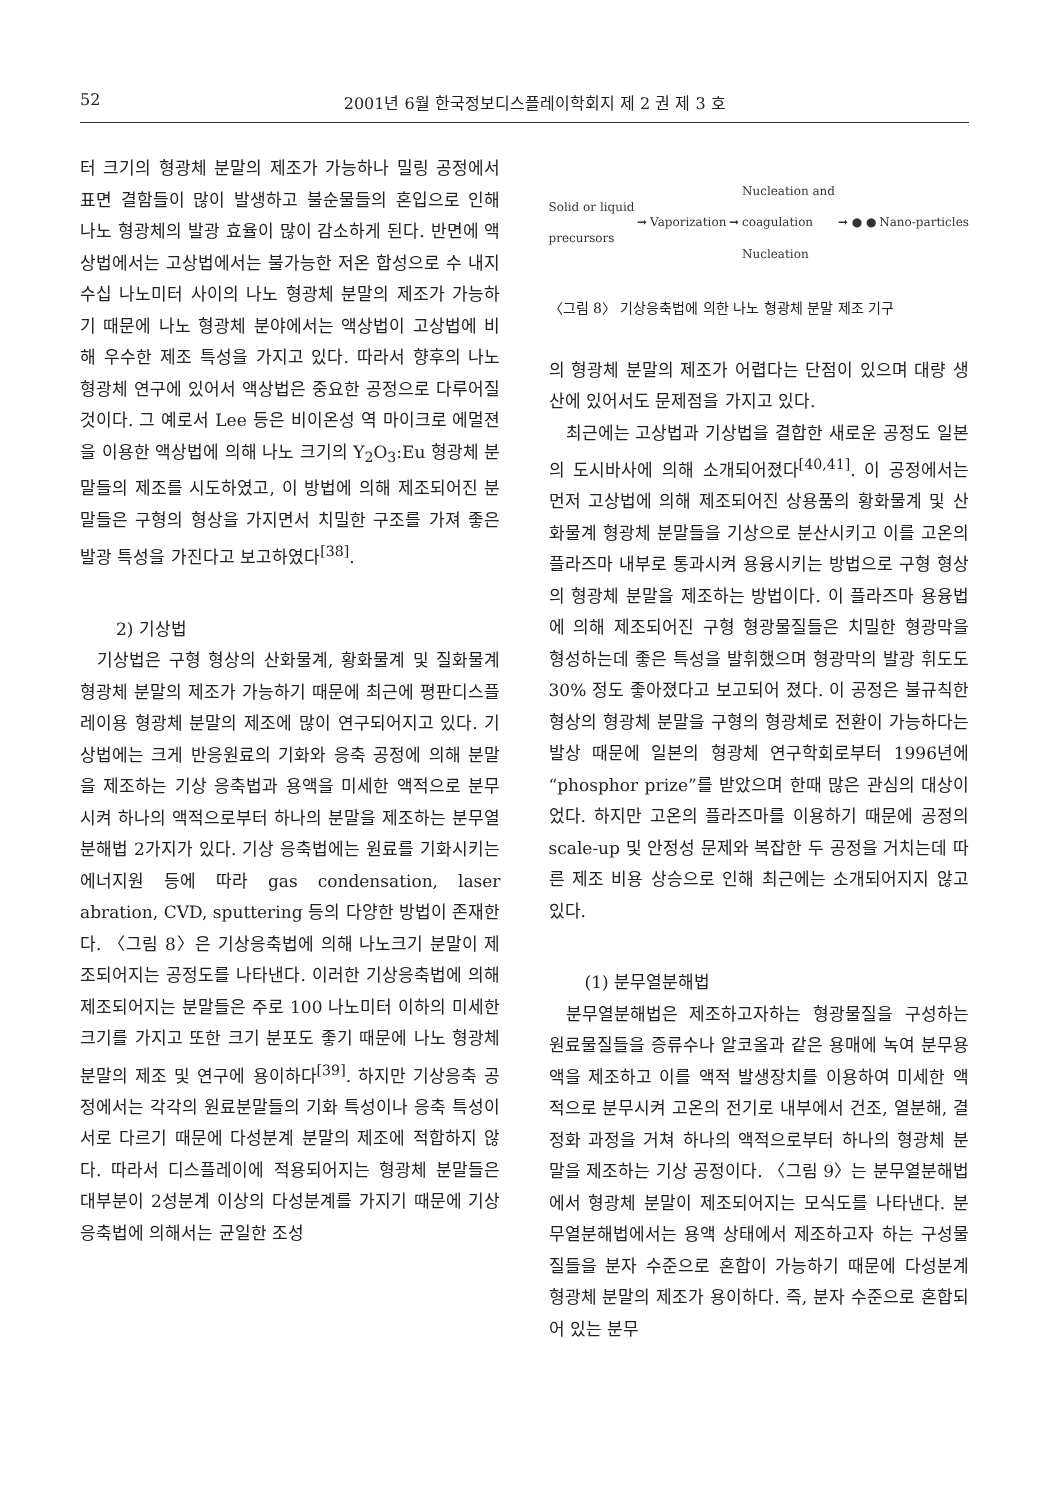52 2001년 6월 한국정보디스플레이학회지 제 2 권 제 3 호
터 크기의 형광체 분말의 제조가 가능하나 밀링 공정에서 표면 결함들이 많이 발생하고 불순물들의 혼입으로 인해 나노 형광체의 발광 효율이 많이 감소하게 된다. 반면에 액상법에서는 고상법에서는 불가능한 저온 합성으로 수 내지 수십 나노미터 사이의 나노 형광체 분말의 제조가 가능하기 때문에 나노 형광체 분야에서는 액상법이 고상법에 비해 우수한 제조 특성을 가지고 있다. 따라서 향후의 나노 형광체 연구에 있어서 액상법은 중요한 공정으로 다루어질 것이다. 그 예로서 Lee 등은 비이온성 역 마이크로 에멀젼을 이용한 액상법에 의해 나노 크기의 Y<sub>2</sub>O<sub>3</sub>:Eu 형광체 분말들의 제조를 시도하였고, 이 방법에 의해 제조되어진 분말들은 구형의 형상을 가지면서 치밀한 구조를 가져 좋은 발광 특성을 가진다고 보고하였다<sup>[38]</sup>.
2) 기상법
기상법은 구형 형상의 산화물계, 황화물계 및 질화물계 형광체 분말의 제조가 가능하기 때문에 최근에 평판디스플레이용 형광체 분말의 제조에 많이 연구되어지고 있다. 기상법에는 크게 반응원료의 기화와 응축 공정에 의해 분말을 제조하는 기상 응축법과 용액을 미세한 액적으로 분무시켜 하나의 액적으로부터 하나의 분말을 제조하는 분무열분해법 2가지가 있다. 기상 응축법에는 원료를 기화시키는 에너지원 등에 따라 gas condensation, laser abration, CVD, sputtering 등의 다양한 방법이 존재한다. 〈그림 8〉은 기상응축법에 의해 나노크기 분말이 제조되어지는 공정도를 나타낸다. 이러한 기상응축법에 의해 제조되어지는 분말들은 주로 100 나노미터 이하의 미세한 크기를 가지고 또한 크기 분포도 좋기 때문에 나노 형광체 분말의 제조 및 연구에 용이하다<sup>[39]</sup>. 하지만 기상응축 공정에서는 각각의 원료분말들의 기화 특성이나 응축 특성이 서로 다르기 때문에 다성분계 분말의 제조에 적합하지 않다. 따라서 디스플레이에 적용되어지는 형광체 분말들은 대부분이 2성분계 이상의 다성분계를 가지기 때문에 기상응축법에 의해서는 균일한 조성
Solid or liquid
precursors ➞ Vaporization ➞ Nucleation and
coagulation
Nucleation ➞ ● ● Nano-particles
〈그림 8〉 기상응축법에 의한 나노 형광체 분말 제조 기구
의 형광체 분말의 제조가 어렵다는 단점이 있으며 대량 생산에 있어서도 문제점을 가지고 있다.
최근에는 고상법과 기상법을 결합한 새로운 공정도 일본의 도시바사에 의해 소개되어졌다<sup>[40,41]</sup>. 이 공정에서는 먼저 고상법에 의해 제조되어진 상용품의 황화물계 및 산화물계 형광체 분말들을 기상으로 분산시키고 이를 고온의 플라즈마 내부로 통과시켜 용융시키는 방법으로 구형 형상의 형광체 분말을 제조하는 방법이다. 이 플라즈마 용융법에 의해 제조되어진 구형 형광물질들은 치밀한 형광막을 형성하는데 좋은 특성을 발휘했으며 형광막의 발광 휘도도 30% 정도 좋아졌다고 보고되어 졌다. 이 공정은 불규칙한 형상의 형광체 분말을 구형의 형광체로 전환이 가능하다는 발상 때문에 일본의 형광체 연구학회로부터 1996년에 “phosphor prize”를 받았으며 한때 많은 관심의 대상이었다. 하지만 고온의 플라즈마를 이용하기 때문에 공정의 scale-up 및 안정성 문제와 복잡한 두 공정을 거치는데 따른 제조 비용 상승으로 인해 최근에는 소개되어지지 않고 있다.
(1) 분무열분해법
분무열분해법은 제조하고자하는 형광물질을 구성하는 원료물질들을 증류수나 알코올과 같은 용매에 녹여 분무용액을 제조하고 이를 액적 발생장치를 이용하여 미세한 액적으로 분무시켜 고온의 전기로 내부에서 건조, 열분해, 결정화 과정을 거쳐 하나의 액적으로부터 하나의 형광체 분말을 제조하는 기상 공정이다. 〈그림 9〉는 분무열분해법에서 형광체 분말이 제조되어지는 모식도를 나타낸다. 분무열분해법에서는 용액 상태에서 제조하고자 하는 구성물질들을 분자 수준으로 혼합이 가능하기 때문에 다성분계 형광체 분말의 제조가 용이하다. 즉, 분자 수준으로 혼합되어 있는 분무